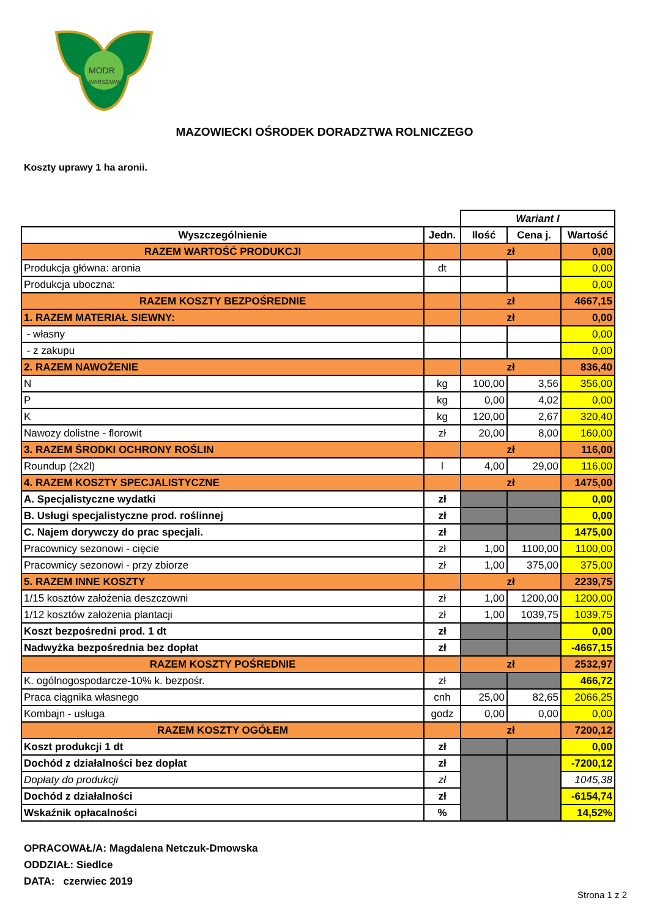MODR
WARSZAWA
MAZOWIECKI OŚRODEK DORADZTWA ROLNICZEGO
Koszty uprawy 1 ha aronii.
| | | Wariant I | | |
| Wyszczególnienie | Jedn. | Ilość | Cena j. | Wartość |
| RAZEM WARTOŚĆ PRODUKCJI | | zł | | 0,00 |
| Produkcja główna: aronia | dt | | | 0,00 |
| Produkcja uboczna: | | | | 0,00 |
| RAZEM KOSZTY BEZPOŚREDNIE | | zł | | 4667,15 |
| 1. RAZEM MATERIAŁ SIEWNY: | | zł | | 0,00 |
| - własny | | | | 0,00 |
| - z zakupu | | | | 0,00 |
| 2. RAZEM NAWOŻENIE | | zł | | 836,40 |
| N | kg | 100,00 | 3,56 | 356,00 |
| P | kg | 0,00 | 4,02 | 0,00 |
| K | kg | 120,00 | 2,67 | 320,40 |
| Nawozy dolistne - florowit | zł | 20,00 | 8,00 | 160,00 |
| 3. RAZEM ŚRODKI OCHRONY ROŚLIN | | zł | | 116,00 |
| Roundup (2x2l) | l | 4,00 | 29,00 | 116,00 |
| 4. RAZEM KOSZTY SPECJALISTYCZNE | | zł | | 1475,00 |
| A. Specjalistyczne wydatki | zł | | | 0,00 |
| B. Usługi specjalistyczne prod. roślinnej | zł | | | 0,00 |
| C. Najem dorywczy do prac specjali. | zł | | | 1475,00 |
| Pracownicy sezonowi - cięcie | zł | 1,00 | 1100,00 | 1100,00 |
| Pracownicy sezonowi - przy zbiorze | zł | 1,00 | 375,00 | 375,00 |
| 5. RAZEM INNE KOSZTY | | zł | | 2239,75 |
| 1/15 kosztów założenia deszczowni | zł | 1,00 | 1200,00 | 1200,00 |
| 1/12 kosztów założenia plantacji | zł | 1,00 | 1039,75 | 1039,75 |
| Koszt bezpośredni prod. 1 dt | zł | | | 0,00 |
| Nadwyżka bezpośrednia bez dopłat | zł | | | -4667,15 |
| RAZEM KOSZTY POŚREDNIE | | zł | | 2532,97 |
| K. ogólnogospodarcze-10% k. bezpośr. | zł | | | 466,72 |
| Praca ciągnika własnego | cnh | 25,00 | 82,65 | 2066,25 |
| Kombajn - usługa | godz | 0,00 | 0,00 | 0,00 |
| RAZEM KOSZTY OGÓŁEM | | zł | | 7200,12 |
| Koszt produkcji 1 dt | zł | | | 0,00 |
| Dochód z działalności bez dopłat | zł | | | -7200,12 |
| Dopłaty do produkcji | zł | | | 1045,38 |
| Dochód z działalności | zł | | | -6154,74 |
| Wskaźnik opłacalności | % | | | 14,52% |
OPRACOWAŁ/A: Magdalena Netczuk-Dmowska
ODDZIAŁ: Siedlce
DATA: czerwiec 2019
Strona 1 z 2